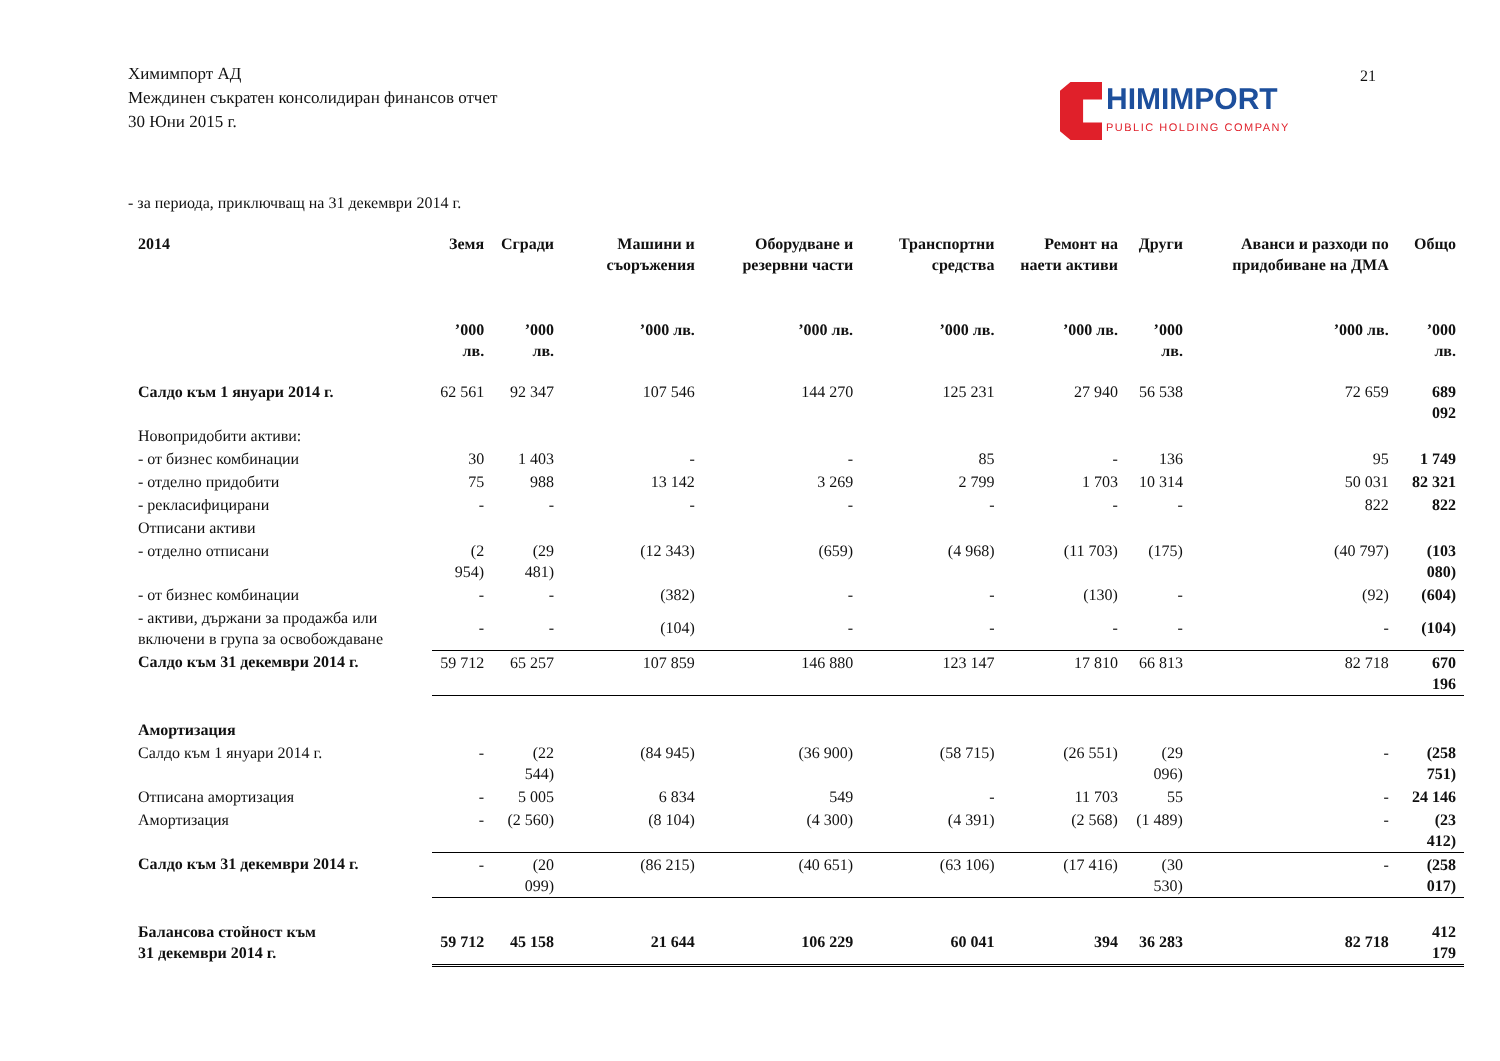Химимпорт АД
Междинен съкратен консолидиран финансов отчет
30 Юни 2015 г.
21
HIMIMPORT
PUBLIC HOLDING COMPANY
- за периода, приключващ на 31 декември 2014 г.
| 2014 | Земя | Сгради | Машини и съоръжения | Оборудване и резервни части | Транспортни средства | Ремонт на наети активи | Други | Аванси и разходи по придобиване на ДМА | Общо |
| --- | --- | --- | --- | --- | --- | --- | --- | --- | --- |
| | ’000 лв. | ’000 лв. | ’000 лв. | ’000 лв. | ’000 лв. | ’000 лв. | ’000 лв. | ’000 лв. | ’000 лв. |
| Салдо към 1 януари 2014 г. | 62 561 | 92 347 | 107 546 | 144 270 | 125 231 | 27 940 | 56 538 | 72 659 | 689 092 |
| Новопридобити активи: | | | | | | | | | |
| - от бизнес комбинации | 30 | 1 403 | - | - | 85 | - | 136 | 95 | 1 749 |
| - отделно придобити | 75 | 988 | 13 142 | 3 269 | 2 799 | 1 703 | 10 314 | 50 031 | 82 321 |
| - рекласифицирани | - | - | - | - | - | - | - | 822 | 822 |
| Отписани активи | | | | | | | | | |
| - отделно отписани | (2 954) | (29 481) | (12 343) | (659) | (4 968) | (11 703) | (175) | (40 797) | (103 080) |
| - от бизнес комбинации | - | - | (382) | - | - | (130) | - | (92) | (604) |
| - активи, държани за продажба или включени в група за освобождаване | - | - | (104) | - | - | - | - | - | (104) |
| Салдо към 31 декември 2014 г. | 59 712 | 65 257 | 107 859 | 146 880 | 123 147 | 17 810 | 66 813 | 82 718 | 670 196 |
| Амортизация | | | | | | | | | |
| Салдо към 1 януари 2014 г. | - | (22 544) | (84 945) | (36 900) | (58 715) | (26 551) | (29 096) | - | (258 751) |
| Отписана амортизация | - | 5 005 | 6 834 | 549 | - | 11 703 | 55 | - | 24 146 |
| Амортизация | - | (2 560) | (8 104) | (4 300) | (4 391) | (2 568) | (1 489) | - | (23 412) |
| Салдо към 31 декември 2014 г. | - | (20 099) | (86 215) | (40 651) | (63 106) | (17 416) | (30 530) | - | (258 017) |
| Балансова стойност към 31 декември 2014 г. | 59 712 | 45 158 | 21 644 | 106 229 | 60 041 | 394 | 36 283 | 82 718 | 412 179 |